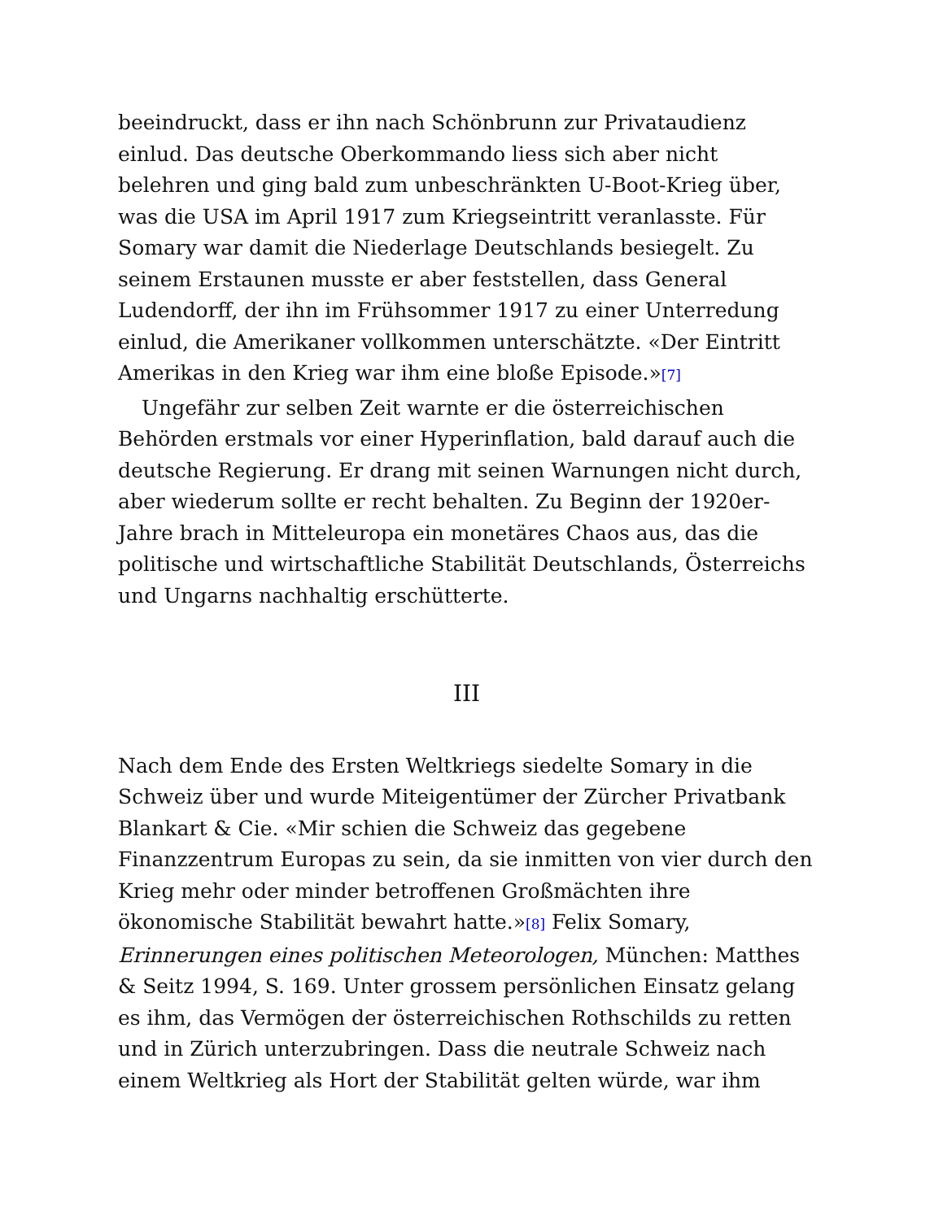beeindruckt, dass er ihn nach Schönbrunn zur Privataudienz einlud. Das deutsche Oberkommando liess sich aber nicht belehren und ging bald zum unbeschränkten U-Boot-Krieg über, was die USA im April 1917 zum Kriegseintritt veranlasste. Für Somary war damit die Niederlage Deutschlands besiegelt. Zu seinem Erstaunen musste er aber feststellen, dass General Ludendorff, der ihn im Frühsommer 1917 zu einer Unterredung einlud, die Amerikaner vollkommen unterschätzte. «Der Eintritt Amerikas in den Krieg war ihm eine bloße Episode.»[7]
Ungefähr zur selben Zeit warnte er die österreichischen Behörden erstmals vor einer Hyperinflation, bald darauf auch die deutsche Regierung. Er drang mit seinen Warnungen nicht durch, aber wiederum sollte er recht behalten. Zu Beginn der 1920er-Jahre brach in Mitteleuropa ein monetäres Chaos aus, das die politische und wirtschaftliche Stabilität Deutschlands, Österreichs und Ungarns nachhaltig erschütterte.
III
Nach dem Ende des Ersten Weltkriegs siedelte Somary in die Schweiz über und wurde Miteigentümer der Zürcher Privatbank Blankart & Cie. «Mir schien die Schweiz das gegebene Finanzzentrum Europas zu sein, da sie inmitten von vier durch den Krieg mehr oder minder betroffenen Großmächten ihre ökonomische Stabilität bewahrt hatte.»[8] Felix Somary, Erinnerungen eines politischen Meteorologen, München: Matthes & Seitz 1994, S. 169. Unter grossem persönlichen Einsatz gelang es ihm, das Vermögen der österreichischen Rothschilds zu retten und in Zürich unterzubringen. Dass die neutrale Schweiz nach einem Weltkrieg als Hort der Stabilität gelten würde, war ihm